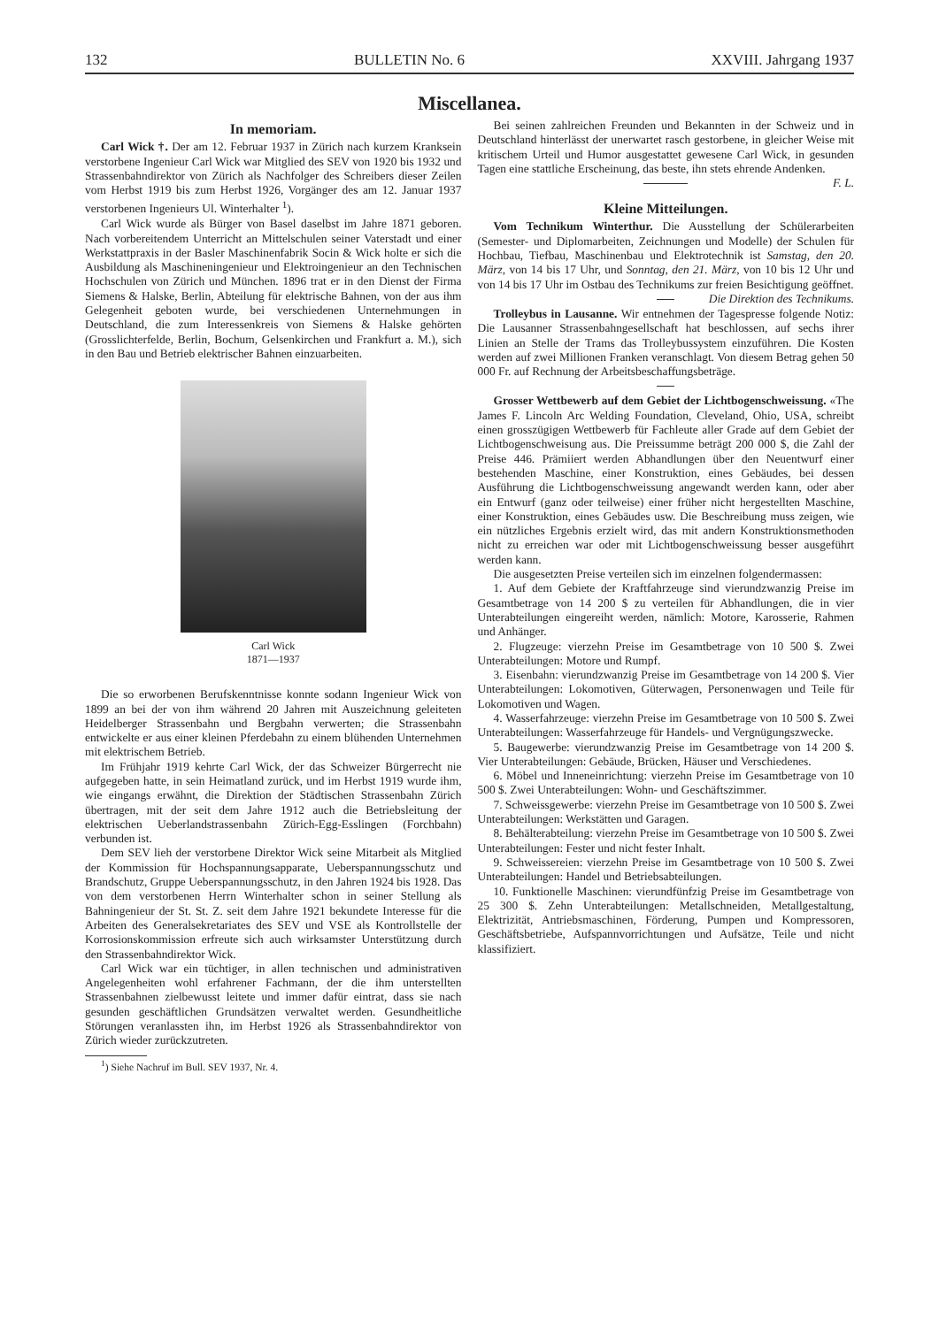132 BULLETIN No. 6 XXVIII. Jahrgang 1937
Miscellanea.
In memoriam.
Carl Wick †. Der am 12. Februar 1937 in Zürich nach kurzem Kranksein verstorbene Ingenieur Carl Wick war Mitglied des SEV von 1920 bis 1932 und Strassenbahndirektor von Zürich als Nachfolger des Schreibers dieser Zeilen vom Herbst 1919 bis zum Herbst 1926, Vorgänger des am 12. Januar 1937 verstorbenen Ingenieurs Ul. Winterhalter <sup>1</sup>).
Carl Wick wurde als Bürger von Basel daselbst im Jahre 1871 geboren. Nach vorbereitendem Unterricht an Mittelschulen seiner Vaterstadt und einer Werkstattpraxis in der Basler Maschinenfabrik Socin & Wick holte er sich die Ausbildung als Maschineningenieur und Elektroingenieur an den Technischen Hochschulen von Zürich und München. 1896 trat er in den Dienst der Firma Siemens & Halske, Berlin, Abteilung für elektrische Bahnen, von der aus ihm Gelegenheit geboten wurde, bei verschiedenen Unternehmungen in Deutschland, die zum Interessenkreis von Siemens & Halske gehörten (Grosslichterfelde, Berlin, Bochum, Gelsenkirchen und Frankfurt a. M.), sich in den Bau und Betrieb elektrischer Bahnen einzuarbeiten.
Carl Wick
1871—1937
Die so erworbenen Berufskenntnisse konnte sodann Ingenieur Wick von 1899 an bei der von ihm während 20 Jahren mit Auszeichnung geleiteten Heidelberger Strassenbahn und Bergbahn verwerten; die Strassenbahn entwickelte er aus einer kleinen Pferdebahn zu einem blühenden Unternehmen mit elektrischem Betrieb.
Im Frühjahr 1919 kehrte Carl Wick, der das Schweizer Bürgerrecht nie aufgegeben hatte, in sein Heimatland zurück, und im Herbst 1919 wurde ihm, wie eingangs erwähnt, die Direktion der Städtischen Strassenbahn Zürich übertragen, mit der seit dem Jahre 1912 auch die Betriebsleitung der elektrischen Ueberlandstrassenbahn Zürich-Egg-Esslingen (Forchbahn) verbunden ist.
Dem SEV lieh der verstorbene Direktor Wick seine Mitarbeit als Mitglied der Kommission für Hochspannungsapparate, Ueberspannungsschutz und Brandschutz, Gruppe Ueberspannungsschutz, in den Jahren 1924 bis 1928. Das von dem verstorbenen Herrn Winterhalter schon in seiner Stellung als Bahningenieur der St. St. Z. seit dem Jahre 1921 bekundete Interesse für die Arbeiten des Generalsekretariates des SEV und VSE als Kontrollstelle der Korrosionskommission erfreute sich auch wirksamster Unterstützung durch den Strassenbahndirektor Wick.
Carl Wick war ein tüchtiger, in allen technischen und administrativen Angelegenheiten wohl erfahrener Fachmann, der die ihm unterstellten Strassenbahnen zielbewusst leitete und immer dafür eintrat, dass sie nach gesunden geschäftlichen Grundsätzen verwaltet werden. Gesundheitliche Störungen veranlassten ihn, im Herbst 1926 als Strassenbahndirektor von Zürich wieder zurückzutreten.
<sup>1</sup>) Siehe Nachruf im Bull. SEV 1937, Nr. 4.
Bei seinen zahlreichen Freunden und Bekannten in der Schweiz und in Deutschland hinterlässt der unerwartet rasch gestorbene, in gleicher Weise mit kritischem Urteil und Humor ausgestattet gewesene Carl Wick, in gesunden Tagen eine stattliche Erscheinung, das beste, ihn stets ehrende Andenken. F. L.
Kleine Mitteilungen.
Vom Technikum Winterthur. Die Ausstellung der Schülerarbeiten (Semester- und Diplomarbeiten, Zeichnungen und Modelle) der Schulen für Hochbau, Tiefbau, Maschinenbau und Elektrotechnik ist Samstag, den 20. März, von 14 bis 17 Uhr, und Sonntag, den 21. März, von 10 bis 12 Uhr und von 14 bis 17 Uhr im Ostbau des Technikums zur freien Besichtigung geöffnet. Die Direktion des Technikums.
Trolleybus in Lausanne. Wir entnehmen der Tagespresse folgende Notiz: Die Lausanner Strassenbahngesellschaft hat beschlossen, auf sechs ihrer Linien an Stelle der Trams das Trolleybussystem einzuführen. Die Kosten werden auf zwei Millionen Franken veranschlagt. Von diesem Betrag gehen 50 000 Fr. auf Rechnung der Arbeitsbeschaffungsbeträge.
Grosser Wettbewerb auf dem Gebiet der Lichtbogenschweissung. «The James F. Lincoln Arc Welding Foundation, Cleveland, Ohio, USA, schreibt einen grosszügigen Wettbewerb für Fachleute aller Grade auf dem Gebiet der Lichtbogenschweisung aus. Die Preissumme beträgt 200 000 $, die Zahl der Preise 446. Prämiiert werden Abhandlungen über den Neuentwurf einer bestehenden Maschine, einer Konstruktion, eines Gebäudes, bei dessen Ausführung die Lichtbogenschweissung angewandt werden kann, oder aber ein Entwurf (ganz oder teilweise) einer früher nicht hergestellten Maschine, einer Konstruktion, eines Gebäudes usw. Die Beschreibung muss zeigen, wie ein nützliches Ergebnis erzielt wird, das mit andern Konstruktionsmethoden nicht zu erreichen war oder mit Lichtbogenschweissung besser ausgeführt werden kann.
Die ausgesetzten Preise verteilen sich im einzelnen folgendermassen:
1. Auf dem Gebiete der Kraftfahrzeuge sind vierundzwanzig Preise im Gesamtbetrage von 14 200 $ zu verteilen für Abhandlungen, die in vier Unterabteilungen eingereiht werden, nämlich: Motore, Karosserie, Rahmen und Anhänger.
2. Flugzeuge: vierzehn Preise im Gesamtbetrage von 10 500 $. Zwei Unterabteilungen: Motore und Rumpf.
3. Eisenbahn: vierundzwanzig Preise im Gesamtbetrage von 14 200 $. Vier Unterabteilungen: Lokomotiven, Güterwagen, Personenwagen und Teile für Lokomotiven und Wagen.
4. Wasserfahrzeuge: vierzehn Preise im Gesamtbetrage von 10 500 $. Zwei Unterabteilungen: Wasserfahrzeuge für Handels- und Vergnügungszwecke.
5. Baugewerbe: vierundzwanzig Preise im Gesamtbetrage von 14 200 $. Vier Unterabteilungen: Gebäude, Brücken, Häuser und Verschiedenes.
6. Möbel und Inneneinrichtung: vierzehn Preise im Gesamtbetrage von 10 500 $. Zwei Unterabteilungen: Wohn- und Geschäftszimmer.
7. Schweissgewerbe: vierzehn Preise im Gesamtbetrage von 10 500 $. Zwei Unterabteilungen: Werkstätten und Garagen.
8. Behälterabteilung: vierzehn Preise im Gesamtbetrage von 10 500 $. Zwei Unterabteilungen: Fester und nicht fester Inhalt.
9. Schweissereien: vierzehn Preise im Gesamtbetrage von 10 500 $. Zwei Unterabteilungen: Handel und Betriebsabteilungen.
10. Funktionelle Maschinen: vierundfünfzig Preise im Gesamtbetrage von 25 300 $. Zehn Unterabteilungen: Metallschneiden, Metallgestaltung, Elektrizität, Antriebsmaschinen, Förderung, Pumpen und Kompressoren, Geschäftsbetriebe, Aufspannvorrichtungen und Aufsätze, Teile und nicht klassifiziert.